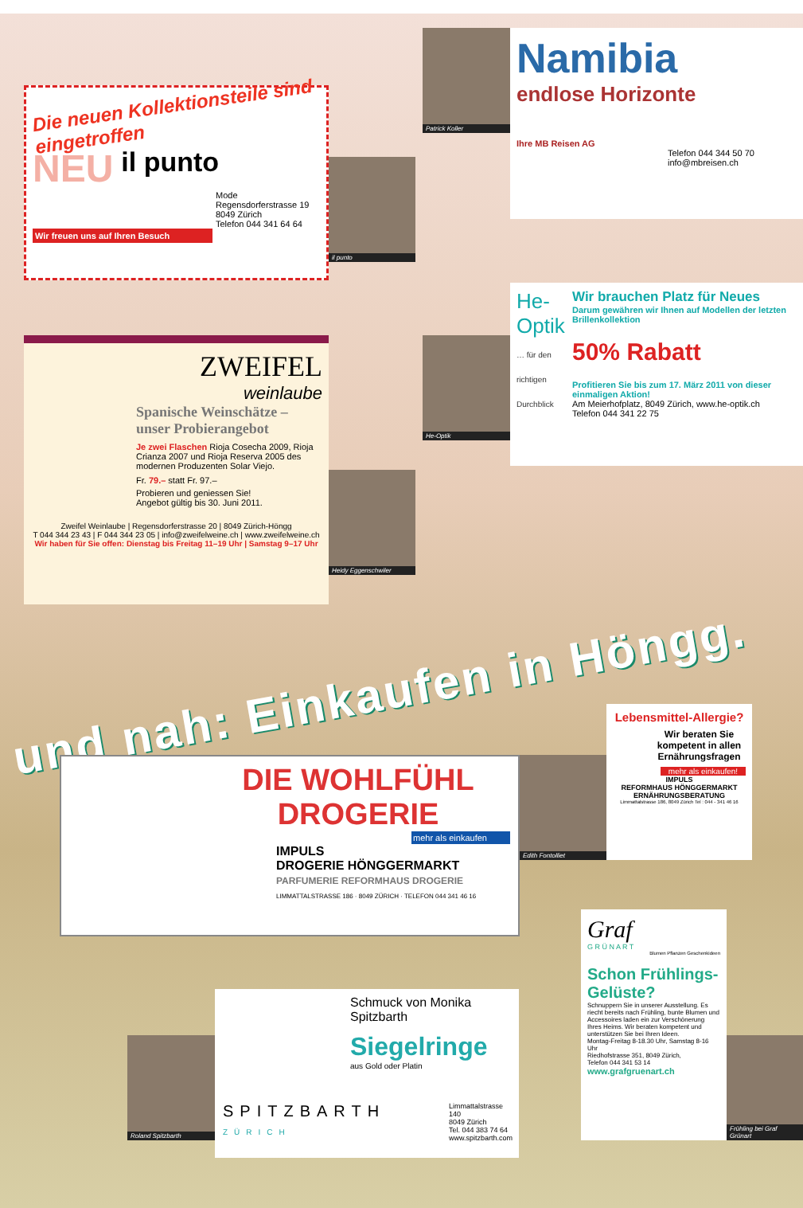Die neuen Kollektionsteile sind eingetroffen
NEU
il punto
Mode
Regensdorferstrasse 19
8049 Zürich
Telefon 044 341 64 64
Wir freuen uns auf Ihren Besuch
il punto
Patrick Koller
Namibia
endlose Horizonte
Ihre MB Reisen AG
Telefon 044 344 50 70
info@mbreisen.ch
He-Optik
He-Optik
… für den richtigen Durchblick
Wir brauchen Platz für Neues
Darum gewähren wir Ihnen auf Modellen der letzten Brillenkollektion
50% Rabatt
Profitieren Sie bis zum 17. März 2011 von dieser einmaligen Aktion!
Am Meierhofplatz, 8049 Zürich, www.he-optik.ch
Telefon 044 341 22 75
ZWEIFEL
weinlaube
Spanische Weinschätze – unser Probierangebot
Je zwei Flaschen Rioja Cosecha 2009, Rioja Crianza 2007 und Rioja Reserva 2005 des modernen Produzenten Solar Viejo.
Fr. 79.– statt Fr. 97.–
Probieren und geniessen Sie!
Angebot gültig bis 30. Juni 2011.
Zweifel Weinlaube | Regensdorferstrasse 20 | 8049 Zürich-Höngg
T 044 344 23 43 | F 044 344 23 05 | info@zweifelweine.ch | www.zweifelweine.ch
Wir haben für Sie offen: Dienstag bis Freitag 11–19 Uhr | Samstag 9–17 Uhr
Heidy Eggenschwiler
und nah: Einkaufen in Höngg.
Lebensmittel-Allergie?
Wir beraten Sie kompetent in allen Ernährungsfragen
mehr als einkaufen!
IMPULS
REFORMHAUS HÖNGGERMARKT
ERNÄHRUNGSBERATUNG
Limmattalstrasse 186, 8049 Zürich Tel : 044 - 341 46 16
Edith Fontolliet
DIE WOHLFÜHL
DROGERIE
mehr als einkaufen
IMPULS
DROGERIE HÖNGGERMARKT
PARFUMERIE REFORMHAUS DROGERIE
LIMMATTALSTRASSE 186 · 8049 ZÜRICH · TELEFON 044 341 46 16
Graf
G R Ü N A R T
Blumen Pflanzen Geschenkideen
Schon Frühlings-Gelüste?
Schnuppern Sie in unserer Ausstellung. Es riecht bereits nach Frühling, bunte Blumen und Accessoires laden ein zur Verschönerung Ihres Heims. Wir beraten kompetent und unterstützen Sie bei Ihren Ideen.
Montag-Freitag 8-18.30 Uhr, Samstag 8-16 Uhr
Riedhofstrasse 351, 8049 Zürich,
Telefon 044 341 53 14
www.grafgruenart.ch
Frühling bei Graf Grünart
Roland Spitzbarth
Schmuck von Monika Spitzbarth
Siegelringe
aus Gold oder Platin
SPITZBARTH ZÜRICH Limmattalstrasse 140
8049 Zürich
Tel. 044 383 74 64
www.spitzbarth.com